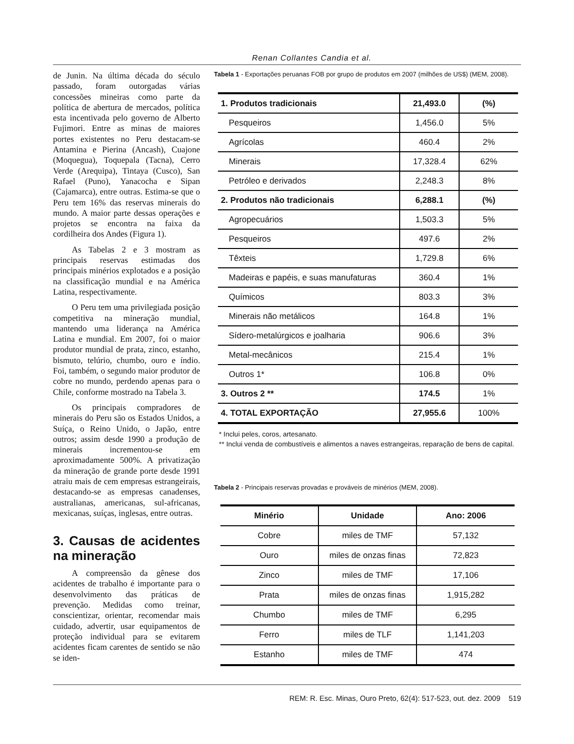Renan Collantes Candia et al.
de Junin. Na última década do século passado, foram outorgadas várias concessões mineiras como parte da política de abertura de mercados, política esta incentivada pelo governo de Alberto Fujimori. Entre as minas de maiores portes existentes no Peru destacam-se Antamina e Pierina (Ancash), Cuajone (Moquegua), Toquepala (Tacna), Cerro Verde (Arequipa), Tintaya (Cusco), San Rafael (Puno), Yanacocha e Sipan (Cajamarca), entre outras. Estima-se que o Peru tem 16% das reservas minerais do mundo. A maior parte dessas operações e projetos se encontra na faixa da cordilheira dos Andes (Figura 1).
As Tabelas 2 e 3 mostram as principais reservas estimadas dos principais minérios explotados e a posição na classificação mundial e na América Latina, respectivamente.
O Peru tem uma privilegiada posição competitiva na mineração mundial, mantendo uma liderança na América Latina e mundial. Em 2007, foi o maior produtor mundial de prata, zinco, estanho, bismuto, telúrio, chumbo, ouro e índio. Foi, também, o segundo maior produtor de cobre no mundo, perdendo apenas para o Chile, conforme mostrado na Tabela 3.
Os principais compradores de minerais do Peru são os Estados Unidos, a Suíça, o Reino Unido, o Japão, entre outros; assim desde 1990 a produção de minerais incrementou-se em aproximadamente 500%. A privatização da mineração de grande porte desde 1991 atraiu mais de cem empresas estrangeirais, destacando-se as empresas canadenses, australianas, americanas, sul-africanas, mexicanas, suíças, inglesas, entre outras.
3. Causas de acidentes na mineração
A compreensão da gênese dos acidentes de trabalho é importante para o desenvolvimento das práticas de prevenção. Medidas como treinar, conscientizar, orientar, recomendar mais cuidado, advertir, usar equipamentos de proteção individual para se evitarem acidentes ficam carentes de sentido se não se iden-
Tabela 1 - Exportações peruanas FOB por grupo de produtos em 2007 (milhões de US$) (MEM, 2008).
| 1. Produtos tradicionais | 21,493.0 | (%) |
| Pesqueiros | 1,456.0 | 5% |
| Agrícolas | 460.4 | 2% |
| Minerais | 17,328.4 | 62% |
| Petróleo e derivados | 2,248.3 | 8% |
| 2. Produtos não tradicionais | 6,288.1 | (%) |
| Agropecuários | 1,503.3 | 5% |
| Pesqueiros | 497.6 | 2% |
| Têxteis | 1,729.8 | 6% |
| Madeiras e papéis, e suas manufaturas | 360.4 | 1% |
| Químicos | 803.3 | 3% |
| Minerais não metálicos | 164.8 | 1% |
| Sídero-metalúrgicos e joalharia | 906.6 | 3% |
| Metal-mecânicos | 215.4 | 1% |
| Outros 1* | 106.8 | 0% |
| 3. Outros 2 ** | 174.5 | 1% |
| 4. TOTAL EXPORTAÇÃO | 27,955.6 | 100% |
* Inclui peles, coros, artesanato.
** Inclui venda de combustíveis e alimentos a naves estrangeiras, reparação de bens de capital.
Tabela 2 - Principais reservas provadas e prováveis de minérios (MEM, 2008).
| Minério | Unidade | Ano: 2006 |
| --- | --- | --- |
| Cobre | miles de TMF | 57,132 |
| Ouro | miles de onzas finas | 72,823 |
| Zinco | miles de TMF | 17,106 |
| Prata | miles de onzas finas | 1,915,282 |
| Chumbo | miles de TMF | 6,295 |
| Ferro | miles de TLF | 1,141,203 |
| Estanho | miles de TMF | 474 |
REM: R. Esc. Minas, Ouro Preto, 62(4): 517-523, out. dez. 2009 519